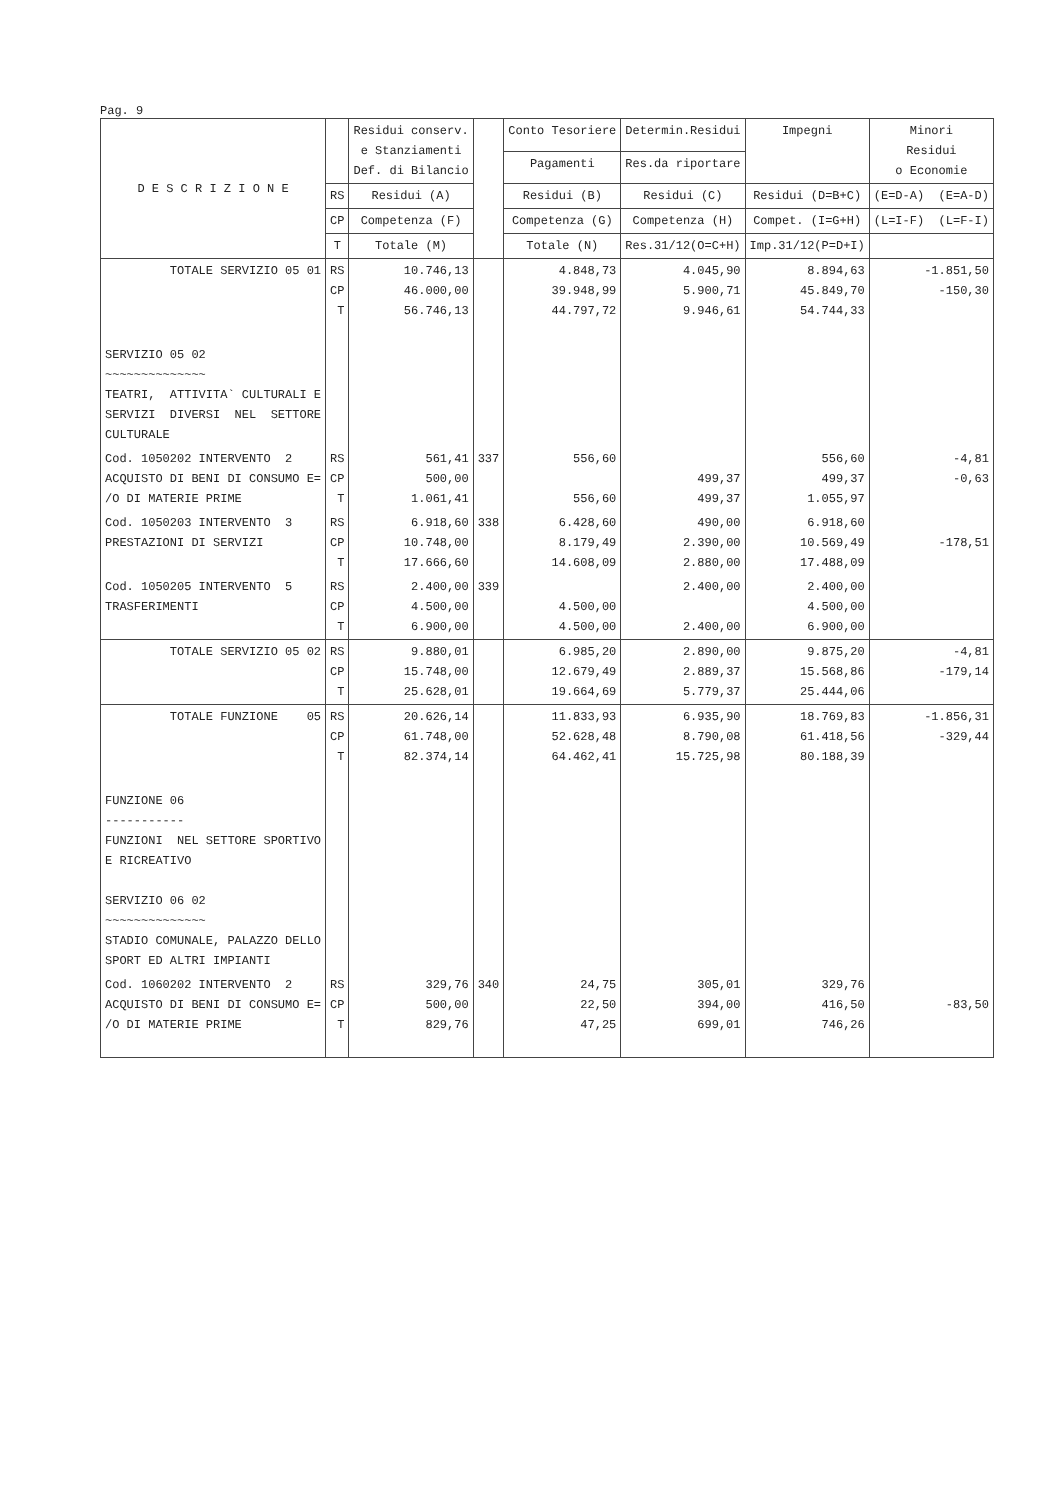Pag. 9
| D E S C R I Z I O N E | | Residui conserv. e Stanziamenti Def. di Bilancio | | Conto Tesoriere | Determin.Residui | Impegni | Minori Residui o Economie |
| --- | --- | --- | --- | --- | --- | --- | --- |
| | | | | Pagamenti | Res.da riportare | | |
| | RS | Residui (A) | | Residui (B) | Residui (C) | Residui (D=B+C) | (E=D-A) (E=A-D) |
| | CP | Competenza (F) | | Competenza (G) | Competenza (H) | Compet. (I=G+H) | (L=I-F) (L=F-I) |
| | T | Totale (M) | | Totale (N) | Res.31/12(O=C+H) | Imp.31/12(P=D+I) | |
| TOTALE SERVIZIO 05 01 | RS CP T | 10.746,13 46.000,00 56.746,13 | | 4.848,73 39.948,99 44.797,72 | 4.045,90 5.900,71 9.946,61 | 8.894,63 45.849,70 54.744,33 | -1.851,50 -150,30 |
| SERVIZIO 05 02 ~~~~~~~~~~~~~~ TEATRI, ATTIVITA` CULTURALI E SERVIZI DIVERSI NEL SETTORE CULTURALE | | | | | | | |
| Cod. 1050202 INTERVENTO 2 ACQUISTO DI BENI DI CONSUMO E= /O DI MATERIE PRIME | RS CP T | 561,41 500,00 1.061,41 | 337 | 556,60 556,60 | 499,37 499,37 | 556,60 499,37 1.055,97 | -4,81 -0,63 |
| Cod. 1050203 INTERVENTO 3 PRESTAZIONI DI SERVIZI | RS CP T | 6.918,60 10.748,00 17.666,60 | 338 | 6.428,60 8.179,49 14.608,09 | 490,00 2.390,00 2.880,00 | 6.918,60 10.569,49 17.488,09 | -178,51 |
| Cod. 1050205 INTERVENTO 5 TRASFERIMENTI | RS CP T | 2.400,00 4.500,00 6.900,00 | 339 | 4.500,00 4.500,00 | 2.400,00 2.400,00 | 2.400,00 4.500,00 6.900,00 | |
| TOTALE SERVIZIO 05 02 | RS CP T | 9.880,01 15.748,00 25.628,01 | | 6.985,20 12.679,49 19.664,69 | 2.890,00 2.889,37 5.779,37 | 9.875,20 15.568,86 25.444,06 | -4,81 -179,14 |
| TOTALE FUNZIONE 05 | RS CP T | 20.626,14 61.748,00 82.374,14 | | 11.833,93 52.628,48 64.462,41 | 6.935,90 8.790,08 15.725,98 | 18.769,83 61.418,56 80.188,39 | -1.856,31 -329,44 |
| FUNZIONE 06 ----------- FUNZIONI NEL SETTORE SPORTIVO E RICREATIVO SERVIZIO 06 02 ~~~~~~~~~~~~~~ STADIO COMUNALE, PALAZZO DELLO SPORT ED ALTRI IMPIANTI | | | | | | | |
| Cod. 1060202 INTERVENTO 2 ACQUISTO DI BENI DI CONSUMO E= /O DI MATERIE PRIME | RS CP T | 329,76 500,00 829,76 | 340 | 24,75 22,50 47,25 | 305,01 394,00 699,01 | 329,76 416,50 746,26 | -83,50 |